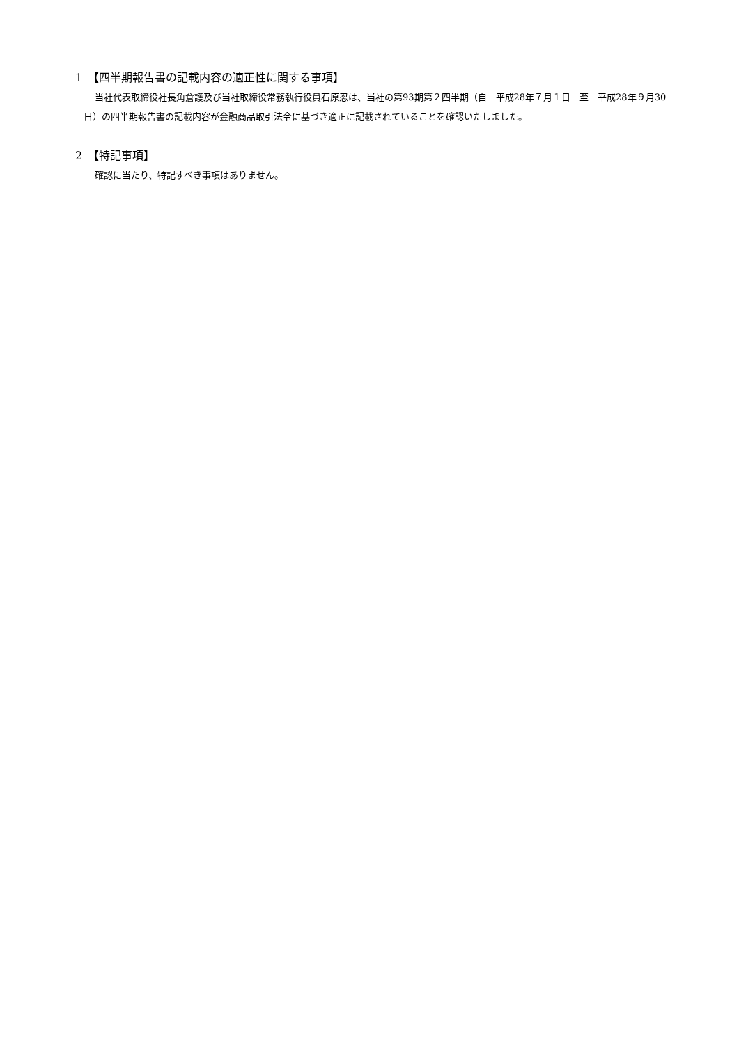1　【四半期報告書の記載内容の適正性に関する事項】
当社代表取締役社長角倉護及び当社取締役常務執行役員石原忍は、当社の第93期第２四半期（自　平成28年７月１日　至　平成28年９月30日）の四半期報告書の記載内容が金融商品取引法令に基づき適正に記載されていることを確認いたしました。
2　【特記事項】
確認に当たり、特記すべき事項はありません。